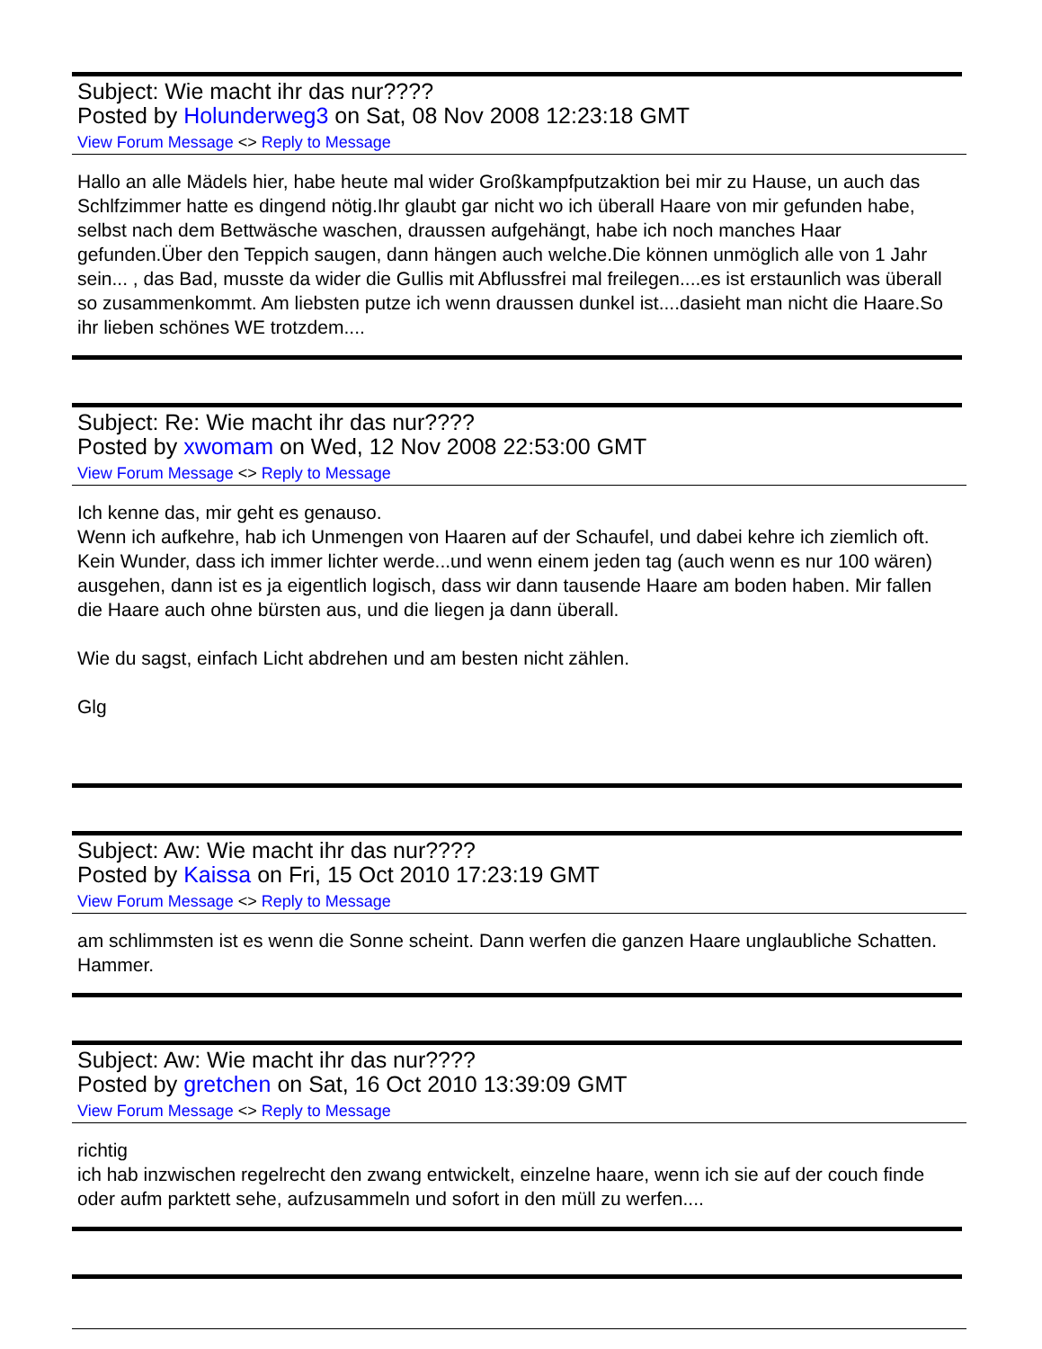Subject: Wie macht ihr das nur????
Posted by Holunderweg3 on Sat, 08 Nov 2008 12:23:18 GMT
View Forum Message <> Reply to Message
Hallo an alle Mädels hier, habe heute mal wider Großkampfputzaktion bei mir zu Hause, un auch das Schlfzimmer hatte es dingend nötig.Ihr glaubt gar nicht wo ich überall Haare von mir gefunden habe, selbst nach dem Bettwäsche waschen, draussen aufgehängt, habe ich noch manches Haar gefunden.Über den Teppich saugen, dann hängen auch welche.Die können unmöglich alle von 1 Jahr sein... , das Bad, musste da wider die Gullis mit Abflussfrei mal freilegen....es ist erstaunlich was überall so zusammenkommt. Am liebsten putze ich wenn draussen dunkel ist....dasieht man nicht die Haare.So ihr lieben schönes WE trotzdem....
Subject: Re: Wie macht ihr das nur????
Posted by xwomam on Wed, 12 Nov 2008 22:53:00 GMT
View Forum Message <> Reply to Message
Ich kenne das, mir geht es genauso.
Wenn ich aufkehre, hab ich Unmengen von Haaren auf der Schaufel, und dabei kehre ich ziemlich oft. Kein Wunder, dass ich immer lichter werde...und wenn einem jeden tag (auch wenn es nur 100 wären) ausgehen, dann ist es ja eigentlich logisch, dass wir dann tausende Haare am boden haben. Mir fallen die Haare auch ohne bürsten aus, und die liegen ja dann überall.
Wie du sagst, einfach Licht abdrehen und am besten nicht zählen.
Glg
Subject: Aw: Wie macht ihr das nur????
Posted by Kaissa on Fri, 15 Oct 2010 17:23:19 GMT
View Forum Message <> Reply to Message
am schlimmsten ist es wenn die Sonne scheint. Dann werfen die ganzen Haare unglaubliche Schatten.
Hammer.
Subject: Aw: Wie macht ihr das nur????
Posted by gretchen on Sat, 16 Oct 2010 13:39:09 GMT
View Forum Message <> Reply to Message
richtig
ich hab inzwischen regelrecht den zwang entwickelt, einzelne haare, wenn ich sie auf der couch finde oder aufm parktett sehe, aufzusammeln und sofort in den müll zu werfen....